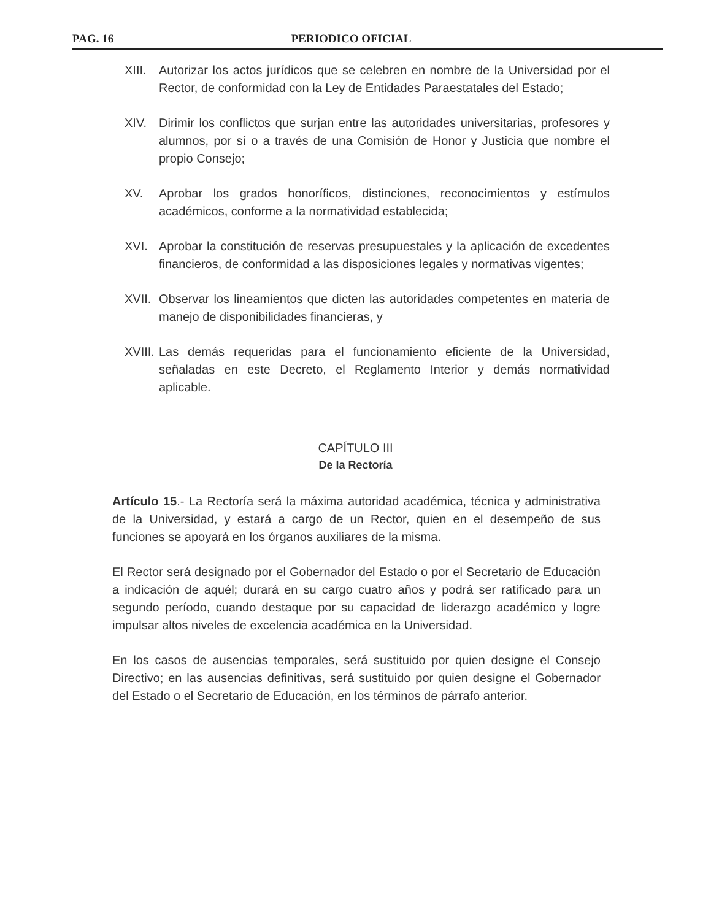PAG. 16 PERIODICO OFICIAL
XIII. Autorizar los actos jurídicos que se celebren en nombre de la Universidad por el Rector, de conformidad con la Ley de Entidades Paraestatales del Estado;
XIV. Dirimir los conflictos que surjan entre las autoridades universitarias, profesores y alumnos, por sí o a través de una Comisión de Honor y Justicia que nombre el propio Consejo;
XV. Aprobar los grados honoríficos, distinciones, reconocimientos y estímulos académicos, conforme a la normatividad establecida;
XVI. Aprobar la constitución de reservas presupuestales y la aplicación de excedentes financieros, de conformidad a las disposiciones legales y normativas vigentes;
XVII. Observar los lineamientos que dicten las autoridades competentes en materia de manejo de disponibilidades financieras, y
XVIII. Las demás requeridas para el funcionamiento eficiente de la Universidad, señaladas en este Decreto, el Reglamento Interior y demás normatividad aplicable.
CAPÍTULO III
De la Rectoría
Artículo 15.- La Rectoría será la máxima autoridad académica, técnica y administrativa de la Universidad, y estará a cargo de un Rector, quien en el desempeño de sus funciones se apoyará en los órganos auxiliares de la misma.
El Rector será designado por el Gobernador del Estado o por el Secretario de Educación a indicación de aquél; durará en su cargo cuatro años y podrá ser ratificado para un segundo período, cuando destaque por su capacidad de liderazgo académico y logre impulsar altos niveles de excelencia académica en la Universidad.
En los casos de ausencias temporales, será sustituido por quien designe el Consejo Directivo; en las ausencias definitivas, será sustituido por quien designe el Gobernador del Estado o el Secretario de Educación, en los términos de párrafo anterior.